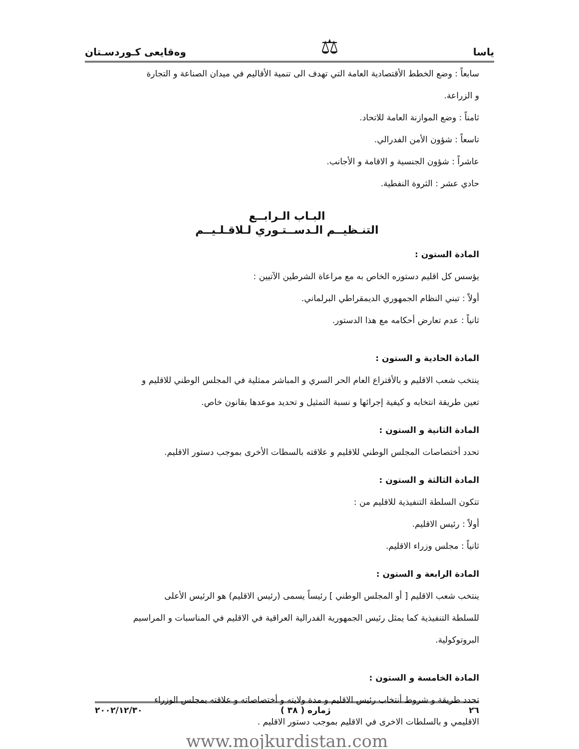ياسا ⚖ وەقايعى كـوردسـتان
سابعاً : وضع الخطط الأقتصادية العامة التي تهدف الى تنمية الأقاليم في ميدان الصناعة و التجارة
و الزراعة.
ثامناً : وضع الموازنة العامة للاتحاد.
تاسعاً : شؤون الأمن الفدرالي.
عاشراً : شؤون الجنسية و الاقامة و الأجانب.
حادي عشر : الثروة النفطية.
البـاب الـرابــع
التنـظيــم الـدســتـوري لـلاقـلـيــم
المادة الستون :
يؤسس كل اقليم دستوره الخاص به مع مراعاة الشرطين الآتيين :
أولاً : تبني النظام الجمهوري الديمقراطي البرلماني.
ثانياً : عدم تعارض أحكامه مع هذا الدستور.
المادة الحادية و الستون :
ينتخب شعب الاقليم و بالأقتراع العام الحر السري و المباشر ممثلية في المجلس الوطني للاقليم و
تعين طريقة انتخابه و كيفية إجرائها و نسبة التمثيل و تحديد موعدها بقانون خاص.
المادة الثانية و الستون :
تحدد أختصاصات المجلس الوطني للاقليم و علاقته بالسطات الأخرى بموجب دستور الاقليم.
المادة الثالثة و الستون :
تتكون السلطة التنفيذية للاقليم من :
أولاً : رئيس الاقليم.
ثانياً : مجلس وزراء الاقليم.
المادة الرابعة و الستون :
ينتخب شعب الاقليم [ أو المجلس الوطني ] رئيساً يسمى (رئيس الاقليم) هو الرئيس الأعلى
للسلطة التنفيذية كما يمثل رئيس الجمهورية الفدرالية العراقية في الاقليم في المناسبات و المراسيم
البروتوكولية.
المادة الخامسة و الستون :
تحدد طريقة و شروط أنتخاب رئيس الاقليم و مدة ولايته و أختصاصاته و علاقته بمجلس الوزراء
الاقليمي و بالسلطات الاخرى في الاقليم بموجب دستور الاقليم .
www.mojkurdistan.com
٢٦ ژماره ( ٣٨ ) ٢٠٠٢/١٢/٣٠